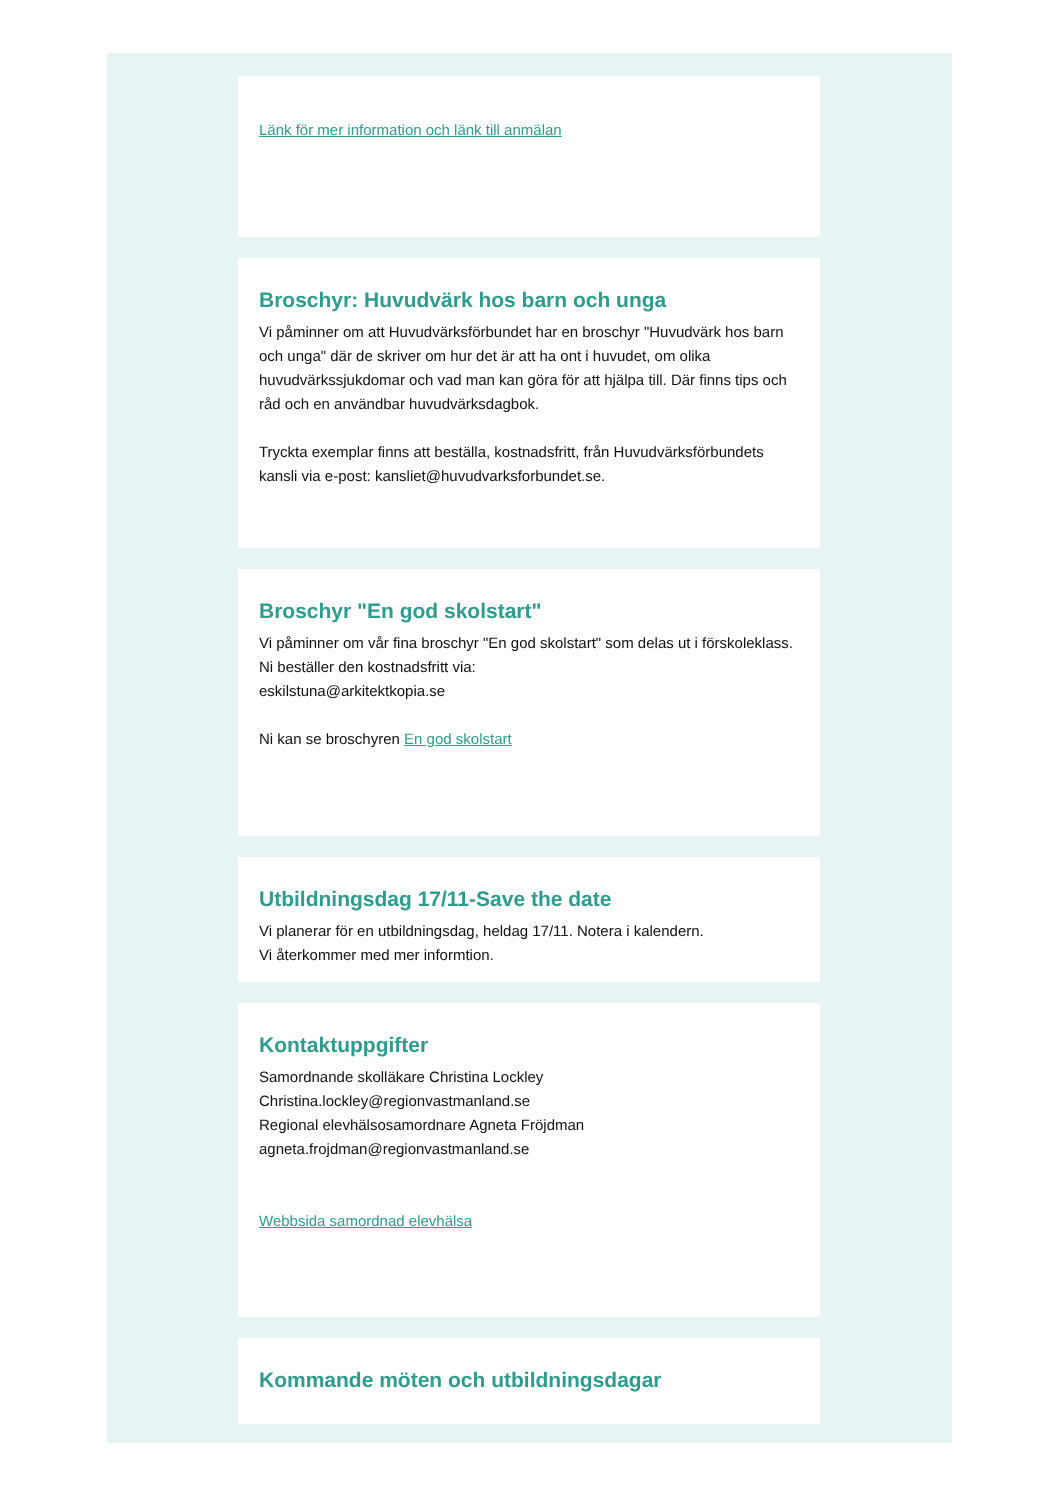Länk för mer information och länk till anmälan
Broschyr: Huvudvärk hos barn och unga
Vi påminner om att Huvudvärksförbundet har en broschyr "Huvudvärk hos barn och unga" där de skriver om hur det är att ha ont i huvudet, om olika huvudvärkssjukdomar och vad man kan göra för att hjälpa till. Där finns tips och råd och en användbar huvudvärksdagbok.
Tryckta exemplar finns att beställa, kostnadsfritt, från Huvudvärksförbundets kansli via e-post: kansliet@huvudvarksforbundet.se.
Broschyr "En god skolstart"
Vi påminner om vår fina broschyr "En god skolstart" som delas ut i förskoleklass.
Ni beställer den kostnadsfritt via:
eskilstuna@arkitektkopia.se
Ni kan se broschyren En god skolstart
Utbildningsdag 17/11-Save the date
Vi planerar för en utbildningsdag, heldag 17/11. Notera i kalendern.
Vi återkommer med mer informtion.
Kontaktuppgifter
Samordnande skolläkare Christina Lockley
Christina.lockley@regionvastmanland.se
Regional elevhälsosamordnare Agneta Fröjdman
agneta.frojdman@regionvastmanland.se
Webbsida samordnad elevhälsa
Kommande möten och utbildningsdagar